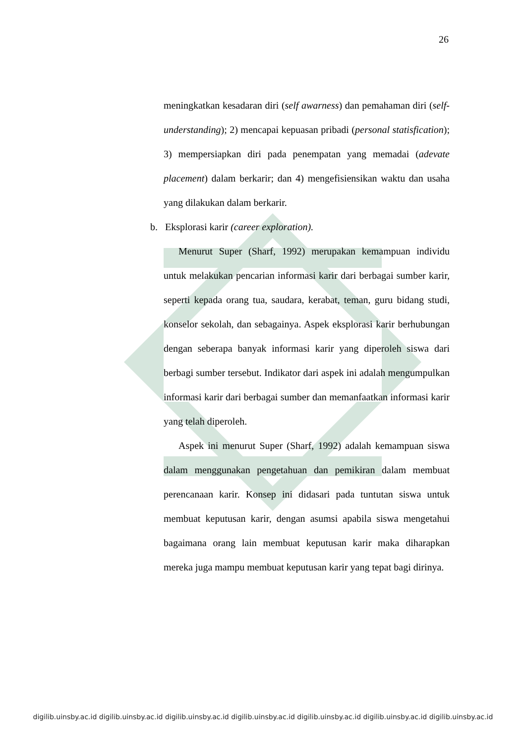26
meningkatkan kesadaran diri (self awarness) dan pemahaman diri (self-understanding); 2) mencapai kepuasan pribadi (personal statisfication); 3) mempersiapkan diri pada penempatan yang memadai (adevate placement) dalam berkarir; dan 4) mengefisiensikan waktu dan usaha yang dilakukan dalam berkarir.
b. Eksplorasi karir (career exploration).
Menurut Super (Sharf, 1992) merupakan kemampuan individu untuk melakukan pencarian informasi karir dari berbagai sumber karir, seperti kepada orang tua, saudara, kerabat, teman, guru bidang studi, konselor sekolah, dan sebagainya. Aspek eksplorasi karir berhubungan dengan seberapa banyak informasi karir yang diperoleh siswa dari berbagi sumber tersebut. Indikator dari aspek ini adalah mengumpulkan informasi karir dari berbagai sumber dan memanfaatkan informasi karir yang telah diperoleh.
Aspek ini menurut Super (Sharf, 1992) adalah kemampuan siswa dalam menggunakan pengetahuan dan pemikiran dalam membuat perencanaan karir. Konsep ini didasari pada tuntutan siswa untuk membuat keputusan karir, dengan asumsi apabila siswa mengetahui bagaimana orang lain membuat keputusan karir maka diharapkan mereka juga mampu membuat keputusan karir yang tepat bagi dirinya.
digilib.uinsby.ac.id digilib.uinsby.ac.id digilib.uinsby.ac.id digilib.uinsby.ac.id digilib.uinsby.ac.id digilib.uinsby.ac.id digilib.uinsby.ac.id